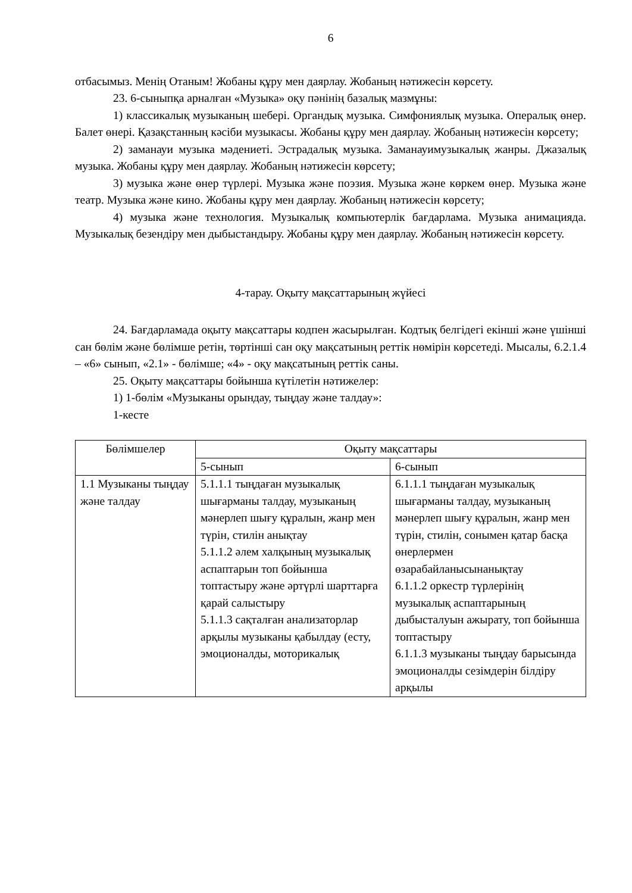6
отбасымыз. Менің Отаным! Жобаны құру мен даярлау. Жобаның нәтижесін көрсету.
23. 6-сыныпқа арналған «Музыка» оқу пәнінің базалық мазмұны:
1) классикалық музыканың шебері. Органдық музыка. Симфониялық музыка. Опералық өнер. Балет өнері. Қазақстанның кәсіби музыкасы. Жобаны құру мен даярлау. Жобаның нәтижесін көрсету;
2) заманауи музыка мәдениеті. Эстрадалық музыка. Заманауимузыкалық жанры. Джазалық музыка. Жобаны құру мен даярлау. Жобаның нәтижесін көрсету;
3) музыка және өнер түрлері. Музыка және поэзия. Музыка және көркем өнер. Музыка және театр. Музыка және кино. Жобаны құру мен даярлау. Жобаның нәтижесін көрсету;
4) музыка және технология. Музыкалық компьютерлік бағдарлама. Музыка анимацияда. Музыкалық безендіру мен дыбыстандыру. Жобаны құру мен даярлау. Жобаның нәтижесін көрсету.
4-тарау. Оқыту мақсаттарының жүйесі
24. Бағдарламада оқыту мақсаттары кодпен жасырылған. Кодтық белгідегі екінші және үшінші сан бөлім және бөлімше ретін, төртінші сан оқу мақсатының реттік нөмірін көрсетеді. Мысалы, 6.2.1.4 – «6» сынып, «2.1» - бөлімше; «4» - оқу мақсатының реттік саны.
25. Оқыту мақсаттары бойынша күтілетін нәтижелер:
1) 1-бөлім «Музыканы орындау, тыңдау және талдау»:
1-кесте
| Бөлімшелер | Оқыту мақсаттары | |
| --- | --- | --- |
| | 5-сынып | 6-сынып |
| 1.1 Музыканы тыңдау және талдау | 5.1.1.1 тыңдаған музыкалық шығарманы талдау, музыканың мәнерлеп шығу құралын, жанр мен түрін, стилін анықтау 5.1.1.2 әлем халқының музыкалық аспаптарын топ бойынша топтастыру және әртүрлі шарттарға қарай салыстыру 5.1.1.3 сақталған анализаторлар арқылы музыканы қабылдау (есту, эмоционалды, моторикалық | 6.1.1.1 тыңдаған музыкалық шығарманы талдау, музыканың мәнерлеп шығу құралын, жанр мен түрін, стилін, сонымен қатар басқа өнерлермен өзарабайланысынанықтау 6.1.1.2 оркестр түрлерінің музыкалық аспаптарының дыбысталуын ажырату, топ бойынша топтастыру 6.1.1.3 музыканы тыңдау барысында эмоционалды сезімдерін білдіру арқылы |